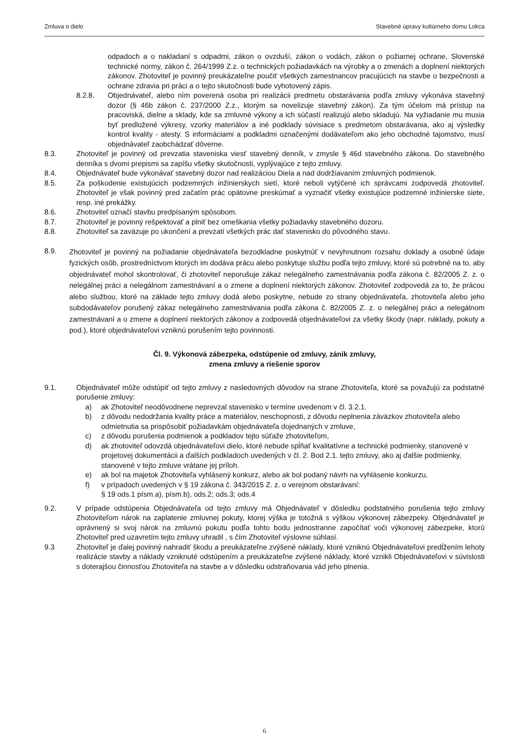Zmluva o dielo Stavebné úpravy kultúrneho domu Lokca
odpadoch a o nakladaní s odpadmi, zákon o ovzduší, zákon o vodách, zákon o požiarnej ochrane, Slovenské technické normy, zákon č. 264/1999 Z.z. o technických požiadavkách na výrobky a o zmenách a doplnení niektorých zákonov. Zhotoviteľ je povinný preukázateľne poučiť všetkých zamestnancov pracujúcich na stavbe o bezpečnosti a ochrane zdravia pri práci a o tejto skutočnosti bude vyhotovený zápis.
8.2.8. Objednávateľ, alebo ním poverená osoba pri realizácii predmetu obstarávania podľa zmluvy vykonáva stavebný dozor (§ 46b zákon č. 237/2000 Z.z., ktorým sa novelizuje stavebný zákon). Za tým účelom má prístup na pracoviská, dielne a sklady, kde sa zmluvné výkony a ich súčastí realizujú alebo skladujú. Na vyžiadanie mu musia byť predložené výkresy, vzorky materiálov a iné podklady súvisiace s predmetom obstarávania, ako aj výsledky kontrol kvality - atesty. S informáciami a podkladmi označenými dodávateľom ako jeho obchodné tajomstvo, musí objednávateľ zaobchádzať dôverne.
8.3. Zhotoviteľ je povinný od prevzatia staveniska viesť stavebný denník, v zmysle § 46d stavebného zákona. Do stavebného denníka s dvomi prepismi sa zapíšu všetky skutočnosti, vyplývajúce z tejto zmluvy.
8.4. Objednávateľ bude vykonávať stavebný dozor nad realizáciou Diela a nad dodržiavaním zmluvných podmienok.
8.5. Za poškodenie existujúcich podzemných inžinierskych sietí, ktoré neboli vytýčené ich správcami zodpovedá zhotoviteľ. Zhotoviteľ je však povinný pred začatím prác opätovne preskúmať a vyznačiť všetky existujúce podzemné inžinierske siete, resp. iné prekážky.
8.6. Zhotoviteľ označí stavbu predpísaným spôsobom.
8.7. Zhotoviteľ je povinný rešpektovať a plniť bez omeškania všetky požiadavky stavebného dozoru.
8.8. Zhotoviteľ sa zaväzuje po ukončení a prevzatí všetkých prác dať stavenisko do pôvodného stavu.
8.9. Zhotoviteľ je povinný na požiadanie objednávateľa bezodkladne poskytnúť v nevyhnutnom rozsahu doklady a osobné údaje fyzických osôb, prostredníctvom ktorých im dodáva prácu alebo poskytuje službu podľa tejto zmluvy, ktoré sú potrebné na to, aby objednávateľ mohol skontrolovať, či zhotoviteľ neporušuje zákaz nelegálneho zamestnávania podľa zákona č. 82/2005 Z. z. o nelegálnej práci a nelegálnom zamestnávaní a o zmene a doplnení niektorých zákonov. Zhotoviteľ zodpovedá za to, že prácou alebo službou, ktoré na základe tejto zmluvy dodá alebo poskytne, nebude zo strany objednávateľa, zhotoviteľa alebo jeho subdodávateľov porušený zákaz nelegálneho zamestnávania podľa zákona č. 82/2005 Z. z. o nelegálnej práci a nelegálnom zamestnávaní a o zmene a doplnení niektorých zákonov a zodpovedá objednávateľovi za všetky škody (napr. náklady, pokuty a pod.), ktoré objednávateľovi vzniknú porušením tejto povinnosti.
Čl. 9. Výkonová zábezpeka, odstúpenie od zmluvy, zánik zmluvy,
zmena zmluvy a riešenie sporov
9.1. Objednávateľ môže odstúpiť od tejto zmluvy z nasledovných dôvodov na strane Zhotoviteľa, ktoré sa považujú za podstatné porušenie zmluvy:
a) ak Zhotoviteľ neodôvodnene neprevzal stavenisko v termíne uvedenom v čl. 3.2.1.
b) z dôvodu nedodržania kvality práce a materiálov, neschopnosti, z dôvodu neplnenia záväzkov zhotoviteľa alebo odmietnutia sa prispôsobiť požiadavkám objednávateľa dojednaných v zmluve,
c) z dôvodu porušenia podmienok a podkladov tejto súťaže zhotoviteľom,
d) ak zhotoviteľ odovzdá objednávateľovi dielo, ktoré nebude spĺňať kvalitatívne a technické podmienky, stanovené v projetovej dokumentácii a ďalších podkladoch uvedených v čl. 2. Bod 2.1. tejto zmluvy, ako aj ďalšie podmienky, stanovené v tejto zmluve vrátane jej príloh.
e) ak bol na majetok Zhotoviteľa vyhlásený konkurz, alebo ak bol podaný návrh na vyhlásenie konkurzu,
f) v prípadoch uvedených v § 19 zákona č. 343/2015 Z. z. o verejnom obstarávaní:
§ 19 ods.1 písm.a), písm.b), ods.2; ods.3; ods.4
9.2. V prípade odstúpenia Objednávateľa od tejto zmluvy má Objednávateľ v dôsledku podstatného porušenia tejto zmluvy Zhotoviteľom nárok na zaplatenie zmluvnej pokuty, ktorej výška je totožná s výškou výkonovej zábezpeky. Objednávateľ je oprávnený si svoj nárok na zmluvnú pokutu podľa tohto bodu jednostranne započítať voči výkonovej zábezpeke, ktorú Zhotoviteľ pred uzavretím tejto zmluvy uhradil , s čím Zhotoviteľ výslovne súhlasí.
9.3 Zhotoviteľ je ďalej povinný nahradiť škodu a preukázateľne zvýšené náklady, ktoré vzniknú Objednávateľovi predĺžením lehoty realizácie stavby a náklady vzniknuté odstúpením a preukázateľne zvýšené náklady, ktoré vznikli Objednávateľovi v súvislosti s doterajšou činnosťou Zhotoviteľa na stavbe a v dôsledku odstraňovania vád jeho plnenia.
6